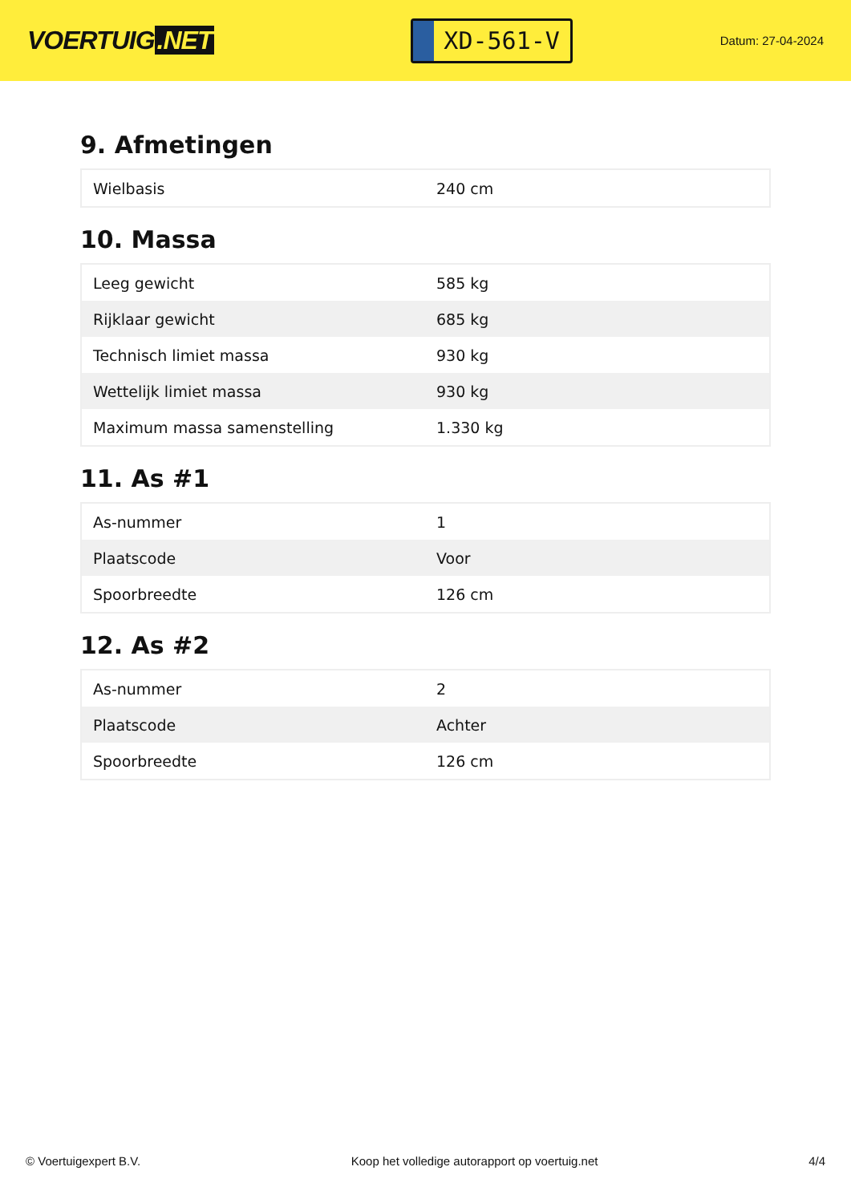VOERTUIG.NET
XD-561-V
Datum: 27-04-2024
9. Afmetingen
| Wielbasis | 240 cm |
10. Massa
| Leeg gewicht | 585 kg |
| Rijklaar gewicht | 685 kg |
| Technisch limiet massa | 930 kg |
| Wettelijk limiet massa | 930 kg |
| Maximum massa samenstelling | 1.330 kg |
11. As #1
| As-nummer | 1 |
| Plaatscode | Voor |
| Spoorbreedte | 126 cm |
12. As #2
| As-nummer | 2 |
| Plaatscode | Achter |
| Spoorbreedte | 126 cm |
© Voertuigexpert B.V. Koop het volledige autorapport op voertuig.net 4/4